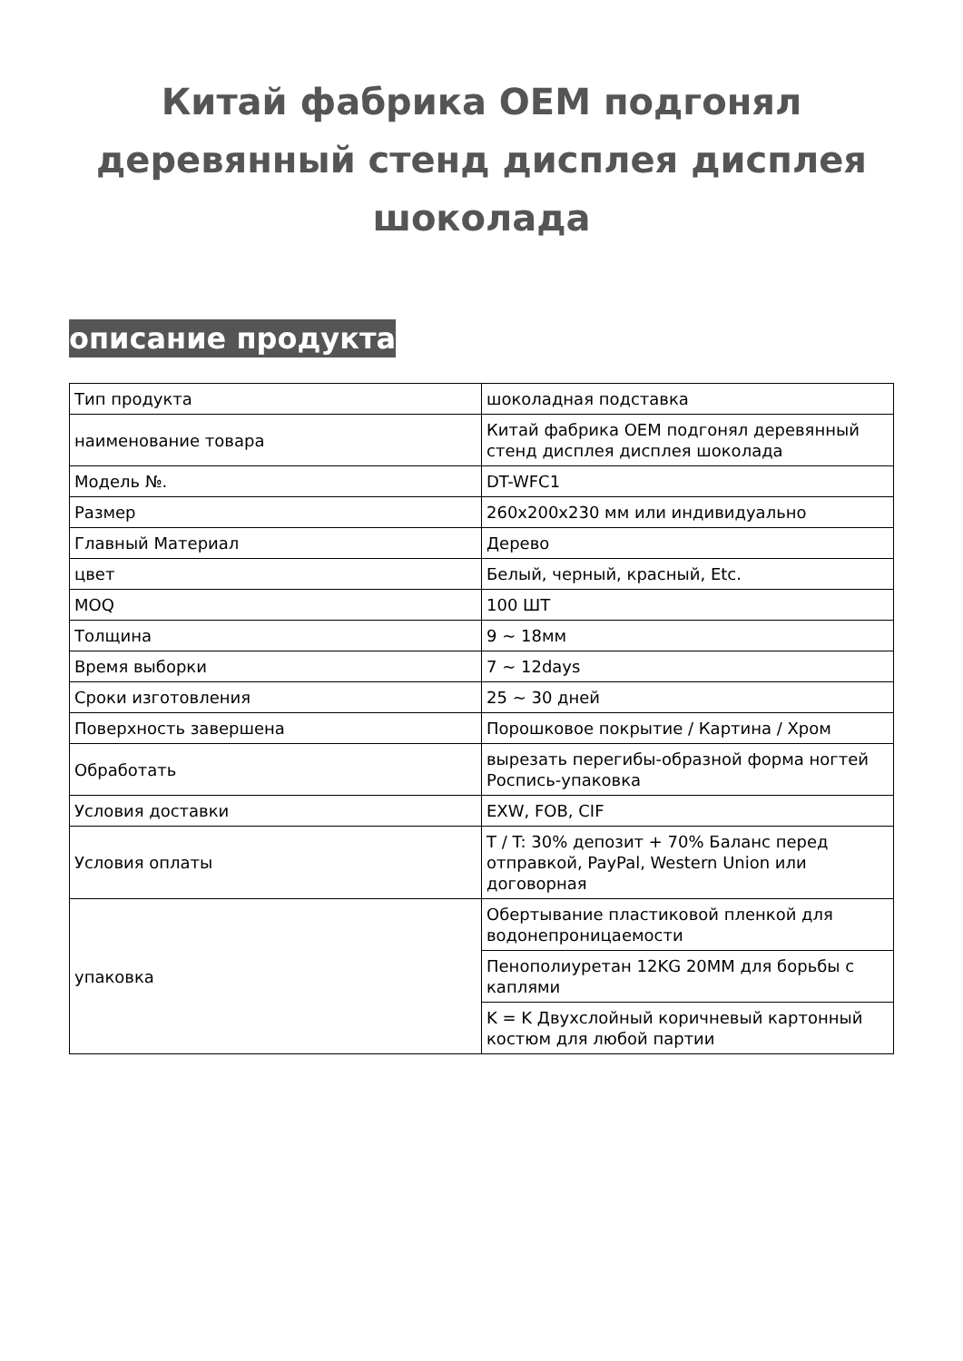Китай фабрика OEM подгонял деревянный стенд дисплея дисплея шоколада
описание продукта
| Тип продукта | шоколадная подставка |
| наименование товара | Китай фабрика OEM подгонял деревянный стенд дисплея дисплея шоколада |
| Модель №. | DT-WFC1 |
| Размер | 260x200x230 мм или индивидуально |
| Главный Материал | Дерево |
| цвет | Белый, черный, красный, Etc. |
| MOQ | 100 ШТ |
| Толщина | 9 ~ 18мм |
| Время выборки | 7 ~ 12days |
| Сроки изготовления | 25 ~ 30 дней |
| Поверхность завершена | Порошковое покрытие / Картина / Хром |
| Обработать | вырезать перегибы-образной форма ногтей Роспись-упаковка |
| Условия доставки | EXW, FOB, CIF |
| Условия оплаты | T / T: 30% депозит + 70% Баланс перед отправкой, PayPal, Western Union или договорная |
| упаковка | Обертывание пластиковой пленкой для водонепроницаемости |
| | Пенополиуретан 12KG 20MM для борьбы с каплями |
| | K = K Двухслойный коричневый картонный костюм для любой партии |